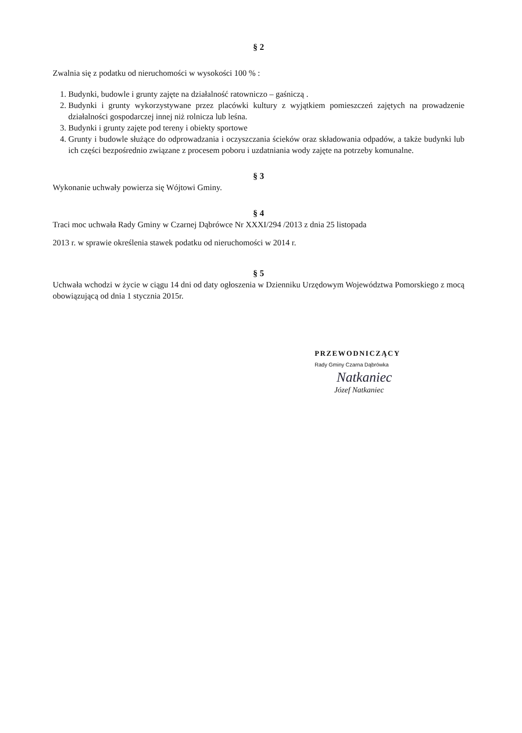§ 2
Zwalnia się z podatku od nieruchomości w wysokości 100 % :
1. Budynki, budowle i grunty zajęte na działalność ratowniczo – gaśniczą .
2. Budynki i grunty wykorzystywane przez placówki kultury z wyjątkiem pomieszczeń zajętych na prowadzenie działalności gospodarczej innej niż rolnicza lub leśna.
3. Budynki i grunty zajęte pod tereny i obiekty sportowe
4. Grunty i budowle służące do odprowadzania i oczyszczania ścieków oraz składowania odpadów, a także budynki lub ich części bezpośrednio związane z procesem poboru i uzdatniania wody zajęte na potrzeby komunalne.
§ 3
Wykonanie uchwały powierza się Wójtowi Gminy.
§ 4
Traci moc uchwała Rady Gminy w Czarnej Dąbrówce Nr XXXI/294 /2013 z dnia 25 listopada
2013 r. w sprawie określenia stawek podatku od nieruchomości w 2014 r.
§ 5
Uchwała wchodzi w życie w ciągu 14 dni od daty ogłoszenia w Dzienniku Urzędowym Województwa Pomorskiego z mocą obowiązującą od dnia 1 stycznia 2015r.
PRZEWODNICZĄCY
Rady Gminy Czarna Dąbrówka
Natkaniec
Józef Natkaniec